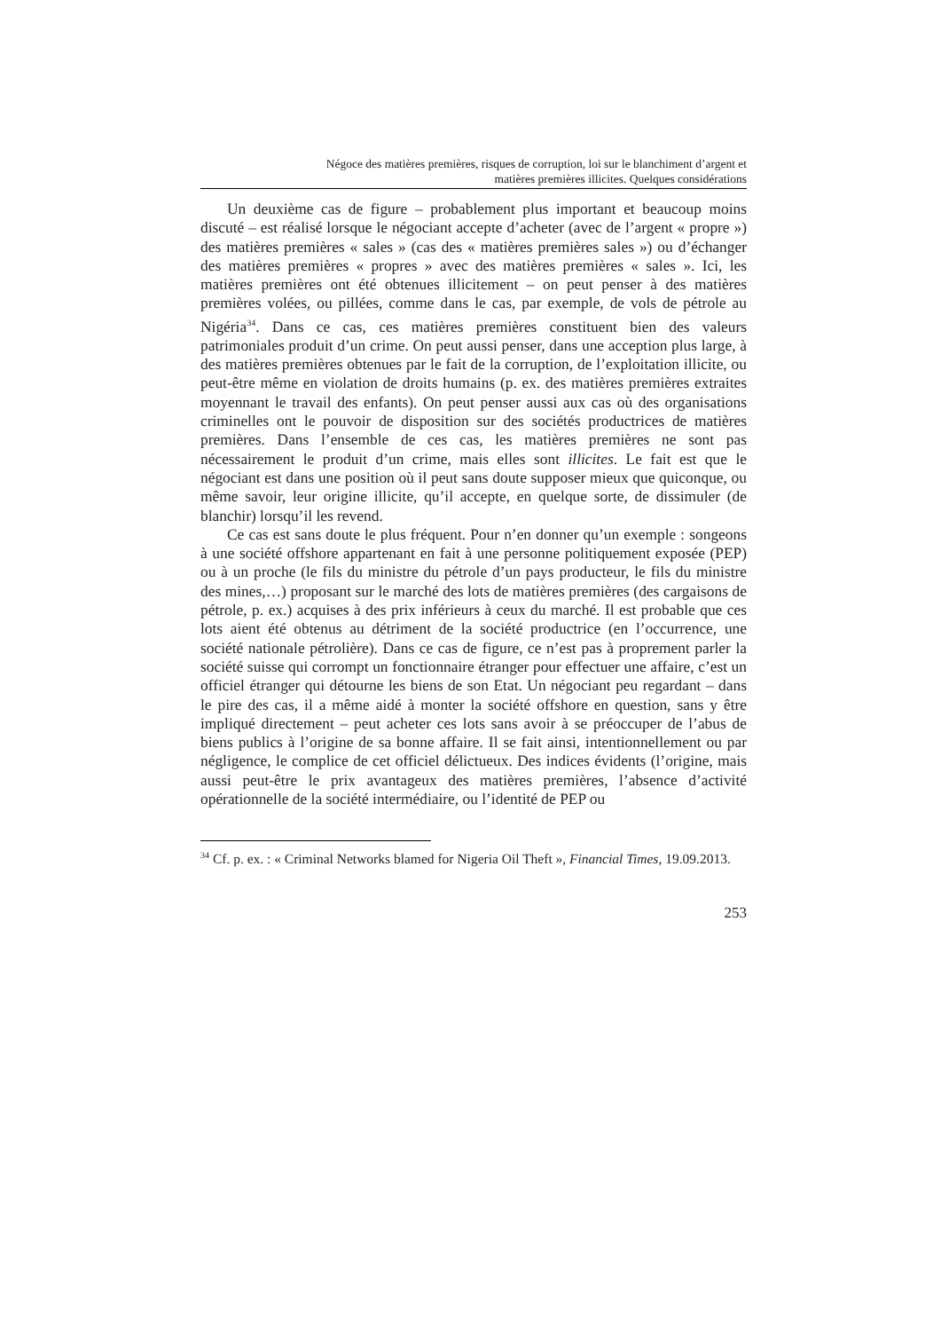Négoce des matières premières, risques de corruption, loi sur le blanchiment d’argent et
matières premières illicites. Quelques considérations
Un deuxième cas de figure – probablement plus important et beaucoup moins discuté – est réalisé lorsque le négociant accepte d’acheter (avec de l’argent « propre ») des matières premières « sales » (cas des « matières premières sales ») ou d’échanger des matières premières « propres » avec des matières premières « sales ». Ici, les matières premières ont été obtenues illicitement – on peut penser à des matières premières volées, ou pillées, comme dans le cas, par exemple, de vols de pétrole au Nigéria<sup>34</sup>. Dans ce cas, ces matières premières constituent bien des valeurs patrimoniales produit d’un crime. On peut aussi penser, dans une acception plus large, à des matières premières obtenues par le fait de la corruption, de l’exploitation illicite, ou peut-être même en violation de droits humains (p. ex. des matières premières extraites moyennant le travail des enfants). On peut penser aussi aux cas où des organisations criminelles ont le pouvoir de disposition sur des sociétés productrices de matières premières. Dans l’ensemble de ces cas, les matières premières ne sont pas nécessairement le produit d’un crime, mais elles sont illicites. Le fait est que le négociant est dans une position où il peut sans doute supposer mieux que quiconque, ou même savoir, leur origine illicite, qu’il accepte, en quelque sorte, de dissimuler (de blanchir) lorsqu’il les revend.
Ce cas est sans doute le plus fréquent. Pour n’en donner qu’un exemple : songeons à une société offshore appartenant en fait à une personne politiquement exposée (PEP) ou à un proche (le fils du ministre du pétrole d’un pays producteur, le fils du ministre des mines,…) proposant sur le marché des lots de matières premières (des cargaisons de pétrole, p. ex.) acquises à des prix inférieurs à ceux du marché. Il est probable que ces lots aient été obtenus au détriment de la société productrice (en l’occurrence, une société nationale pétrolière). Dans ce cas de figure, ce n’est pas à proprement parler la société suisse qui corrompt un fonctionnaire étranger pour effectuer une affaire, c’est un officiel étranger qui détourne les biens de son Etat. Un négociant peu regardant – dans le pire des cas, il a même aidé à monter la société offshore en question, sans y être impliqué directement – peut acheter ces lots sans avoir à se préoccuper de l’abus de biens publics à l’origine de sa bonne affaire. Il se fait ainsi, intentionnellement ou par négligence, le complice de cet officiel délictueux. Des indices évidents (l’origine, mais aussi peut-être le prix avantageux des matières premières, l’absence d’activité opérationnelle de la société intermédiaire, ou l’identité de PEP ou
<sup>34</sup> Cf. p. ex. : « Criminal Networks blamed for Nigeria Oil Theft », Financial Times, 19.09.2013.
253